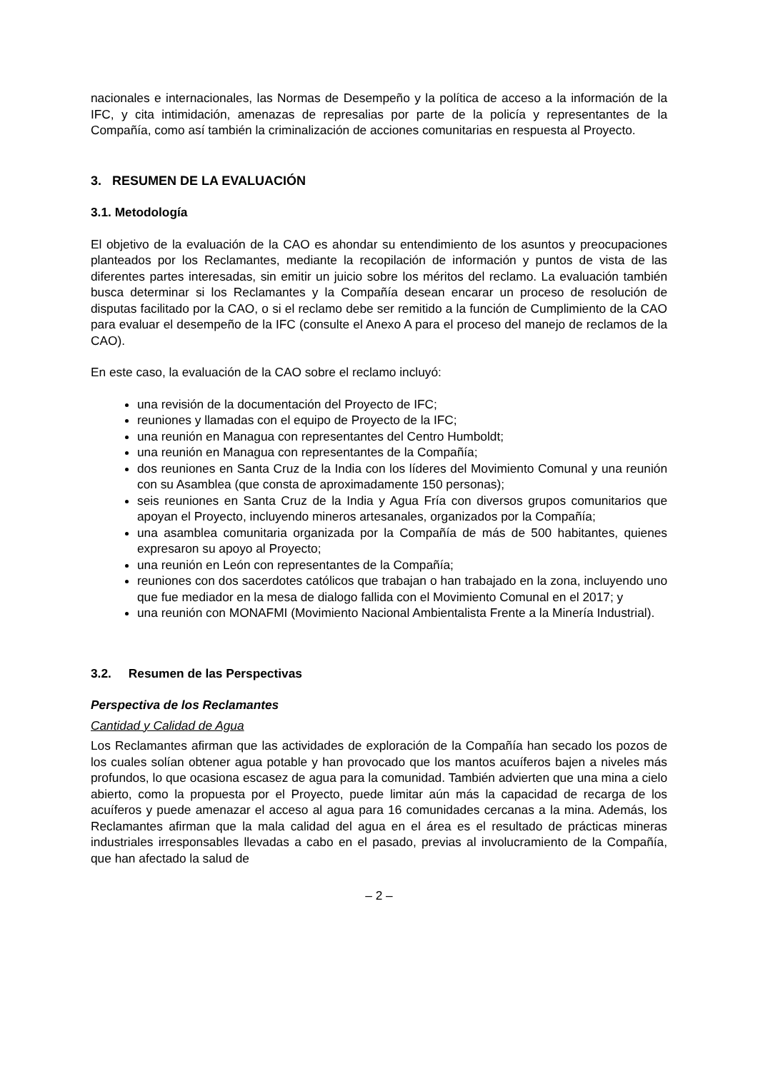nacionales e internacionales, las Normas de Desempeño y la política de acceso a la información de la IFC, y cita intimidación, amenazas de represalias por parte de la policía y representantes de la Compañía, como así también la criminalización de acciones comunitarias en respuesta al Proyecto.
3. RESUMEN DE LA EVALUACIÓN
3.1. Metodología
El objetivo de la evaluación de la CAO es ahondar su entendimiento de los asuntos y preocupaciones planteados por los Reclamantes, mediante la recopilación de información y puntos de vista de las diferentes partes interesadas, sin emitir un juicio sobre los méritos del reclamo. La evaluación también busca determinar si los Reclamantes y la Compañía desean encarar un proceso de resolución de disputas facilitado por la CAO, o si el reclamo debe ser remitido a la función de Cumplimiento de la CAO para evaluar el desempeño de la IFC (consulte el Anexo A para el proceso del manejo de reclamos de la CAO).
En este caso, la evaluación de la CAO sobre el reclamo incluyó:
una revisión de la documentación del Proyecto de IFC;
reuniones y llamadas con el equipo de Proyecto de la IFC;
una reunión en Managua con representantes del Centro Humboldt;
una reunión en Managua con representantes de la Compañía;
dos reuniones en Santa Cruz de la India con los líderes del Movimiento Comunal y una reunión con su Asamblea (que consta de aproximadamente 150 personas);
seis reuniones en Santa Cruz de la India y Agua Fría con diversos grupos comunitarios que apoyan el Proyecto, incluyendo mineros artesanales, organizados por la Compañía;
una asamblea comunitaria organizada por la Compañía de más de 500 habitantes, quienes expresaron su apoyo al Proyecto;
una reunión en León con representantes de la Compañía;
reuniones con dos sacerdotes católicos que trabajan o han trabajado en la zona, incluyendo uno que fue mediador en la mesa de dialogo fallida con el Movimiento Comunal en el 2017; y
una reunión con MONAFMI (Movimiento Nacional Ambientalista Frente a la Minería Industrial).
3.2. Resumen de las Perspectivas
Perspectiva de los Reclamantes
Cantidad y Calidad de Agua
Los Reclamantes afirman que las actividades de exploración de la Compañía han secado los pozos de los cuales solían obtener agua potable y han provocado que los mantos acuíferos bajen a niveles más profundos, lo que ocasiona escasez de agua para la comunidad. También advierten que una mina a cielo abierto, como la propuesta por el Proyecto, puede limitar aún más la capacidad de recarga de los acuíferos y puede amenazar el acceso al agua para 16 comunidades cercanas a la mina. Además, los Reclamantes afirman que la mala calidad del agua en el área es el resultado de prácticas mineras industriales irresponsables llevadas a cabo en el pasado, previas al involucramiento de la Compañía, que han afectado la salud de
– 2 –